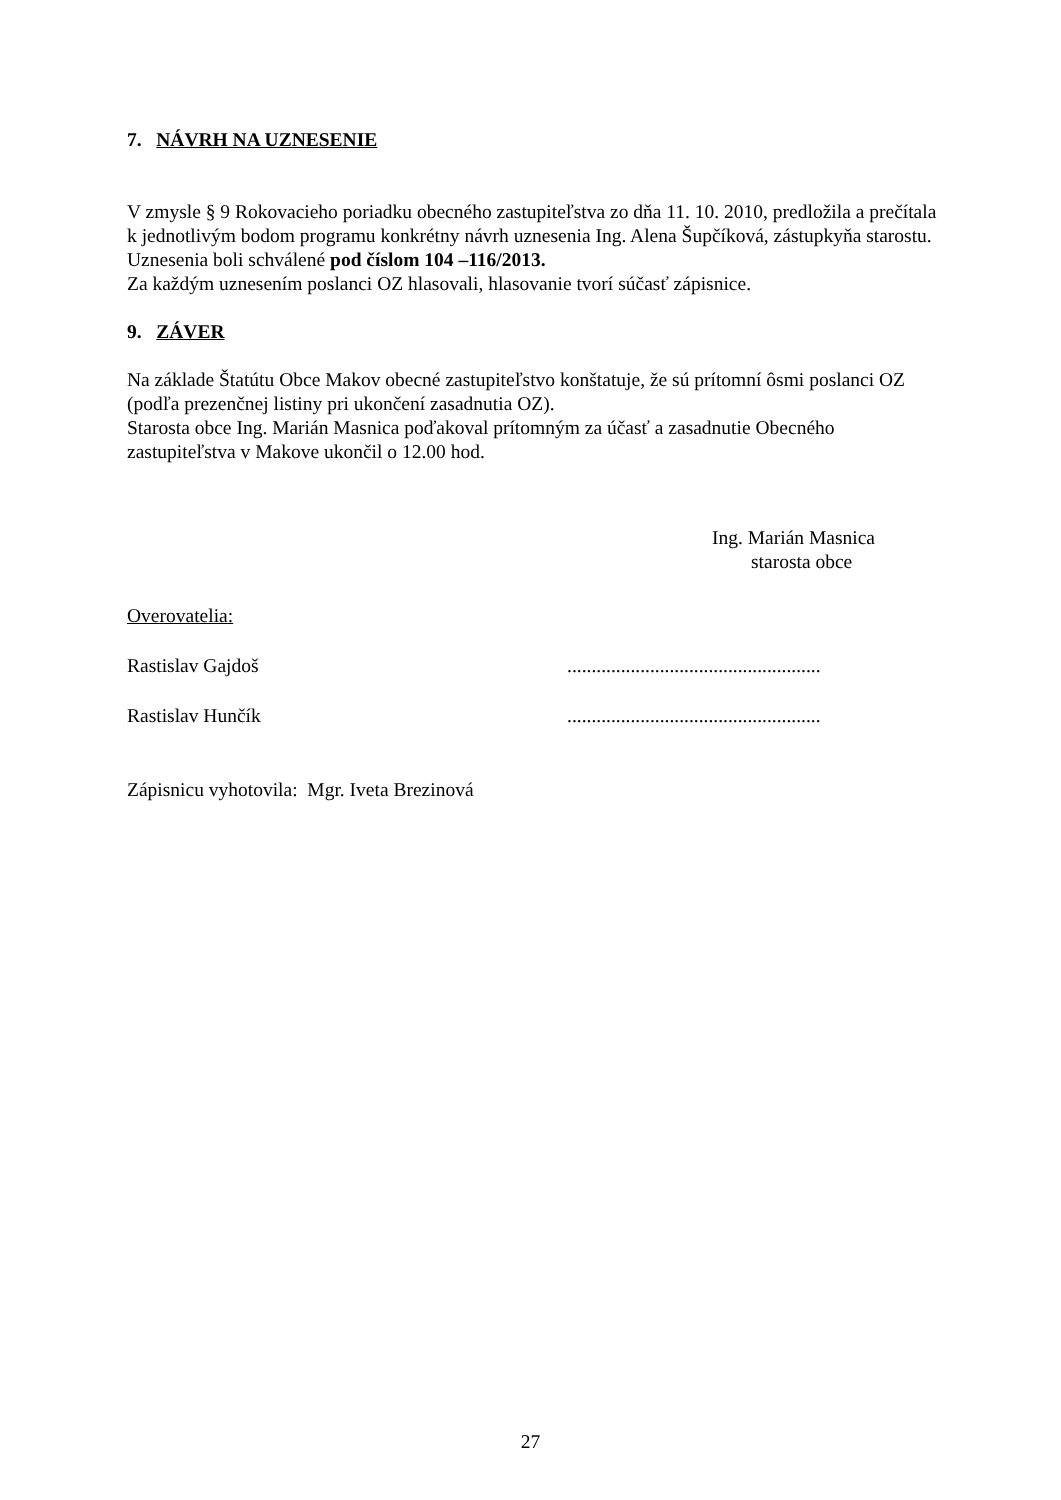7. NÁVRH NA UZNESENIE
V zmysle § 9 Rokovacieho poriadku obecného zastupiteľstva zo dňa 11. 10. 2010, predložila a prečítala k jednotlivým bodom programu konkrétny návrh uznesenia Ing. Alena Šupčíková, zástupkyňa starostu. Uznesenia boli schválené pod číslom 104 –116/2013.
Za každým uznesením poslanci OZ hlasovali, hlasovanie tvorí súčasť zápisnice.
9. ZÁVER
Na základe Štatútu Obce Makov obecné zastupiteľstvo konštatuje, že sú prítomní ôsmi poslanci OZ (podľa prezenčnej listiny pri ukončení zasadnutia OZ).
Starosta obce Ing. Marián Masnica poďakoval prítomným za účasť a zasadnutie Obecného zastupiteľstva v Makove ukončil o 12.00 hod.
Ing. Marián Masnica
starosta obce
Overovatelia:
Rastislav Gajdoš....................................................
Rastislav Hunčík....................................................
Zápisnicu vyhotovila: Mgr. Iveta Brezinová
27